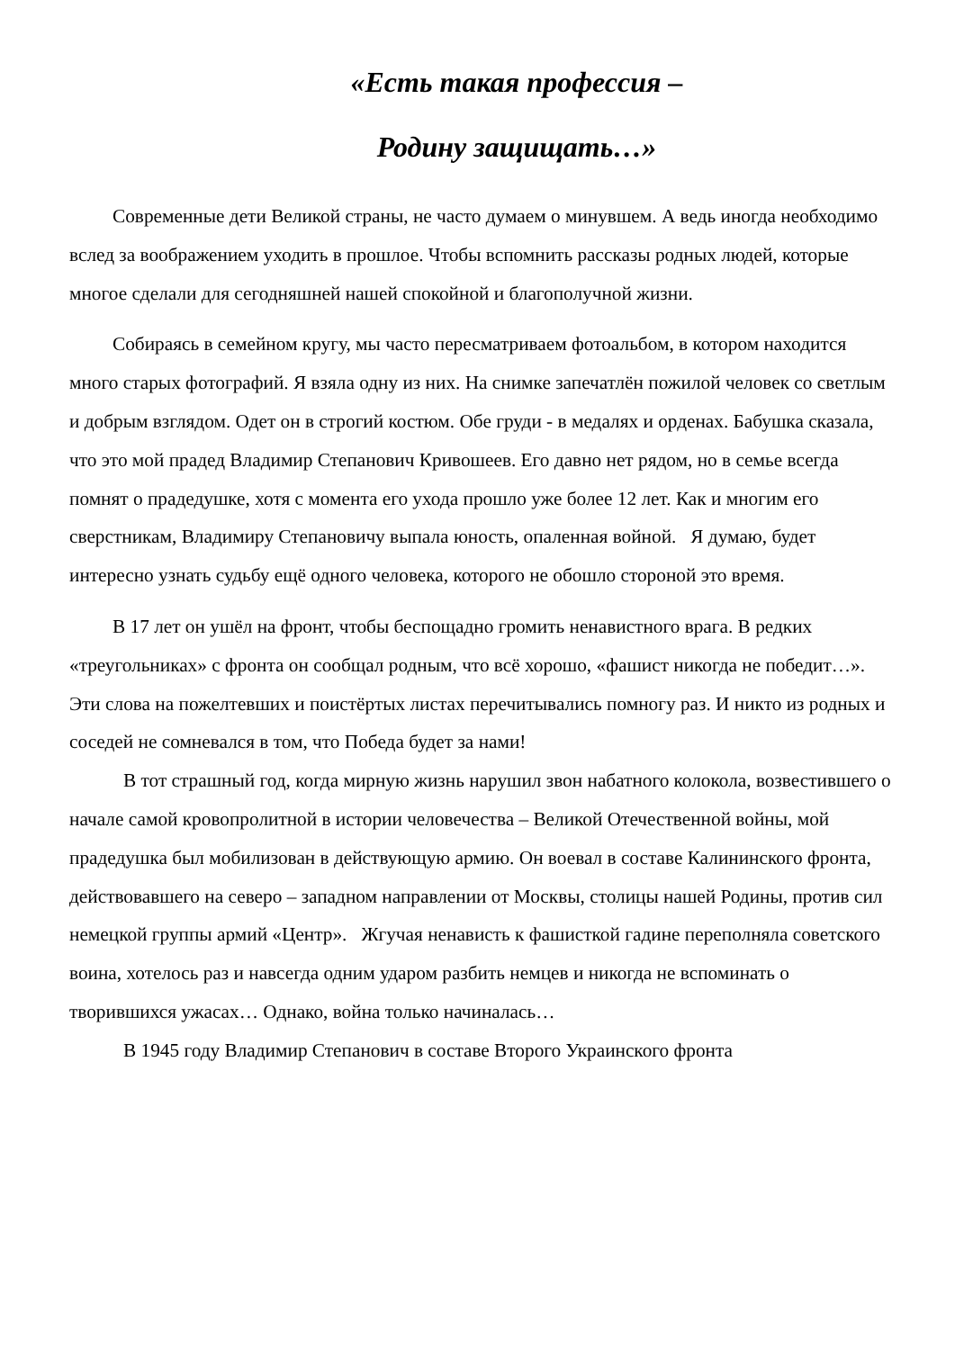«Есть такая профессия –
Родину защищать…»
Современные дети Великой страны, не часто думаем о минувшем. А ведь иногда необходимо вслед за воображением уходить в прошлое. Чтобы вспомнить рассказы родных людей, которые многое сделали для сегодняшней нашей спокойной и благополучной жизни.
Собираясь в семейном кругу, мы часто пересматриваем фотоальбом, в котором находится много старых фотографий. Я взяла одну из них. На снимке запечатлён пожилой человек со светлым и добрым взглядом. Одет он в строгий костюм. Обе груди - в медалях и орденах. Бабушка сказала, что это мой прадед Владимир Степанович Кривошеев. Его давно нет рядом, но в семье всегда помнят о прадедушке, хотя с момента его ухода прошло уже более 12 лет. Как и многим его сверстникам, Владимиру Степановичу выпала юность, опаленная войной. Я думаю, будет интересно узнать судьбу ещё одного человека, которого не обошло стороной это время.
В 17 лет он ушёл на фронт, чтобы беспощадно громить ненавистного врага. В редких «треугольниках» с фронта он сообщал родным, что всё хорошо, «фашист никогда не победит…». Эти слова на пожелтевших и поистёртых листах перечитывались помногу раз. И никто из родных и соседей не сомневался в том, что Победа будет за нами!
В тот страшный год, когда мирную жизнь нарушил звон набатного колокола, возвестившего о начале самой кровопролитной в истории человечества – Великой Отечественной войны, мой прадедушка был мобилизован в действующую армию. Он воевал в составе Калининского фронта, действовавшего на северо – западном направлении от Москвы, столицы нашей Родины, против сил немецкой группы армий «Центр». Жгучая ненависть к фашисткой гадине переполняла советского воина, хотелось раз и навсегда одним ударом разбить немцев и никогда не вспоминать о творившихся ужасах… Однако, война только начиналась…
В 1945 году Владимир Степанович в составе Второго Украинского фронта